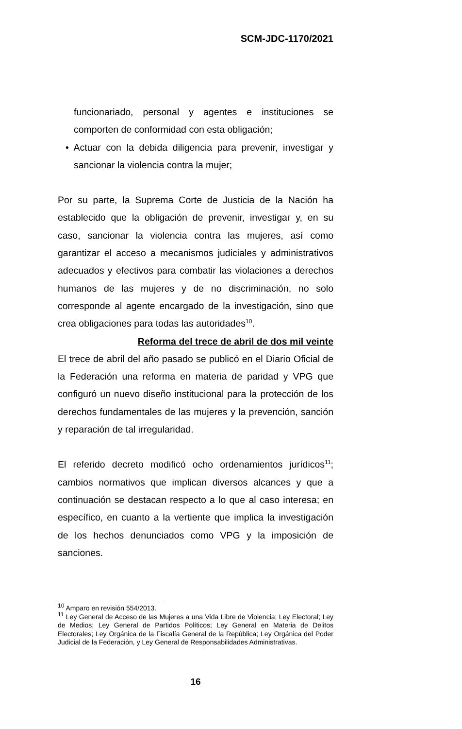SCM-JDC-1170/2021
funcionariado, personal y agentes e instituciones se comporten de conformidad con esta obligación;
• Actuar con la debida diligencia para prevenir, investigar y sancionar la violencia contra la mujer;
Por su parte, la Suprema Corte de Justicia de la Nación ha establecido que la obligación de prevenir, investigar y, en su caso, sancionar la violencia contra las mujeres, así como garantizar el acceso a mecanismos judiciales y administrativos adecuados y efectivos para combatir las violaciones a derechos humanos de las mujeres y de no discriminación, no solo corresponde al agente encargado de la investigación, sino que crea obligaciones para todas las autoridades<sup>10</sup>.
Reforma del trece de abril de dos mil veinte
El trece de abril del año pasado se publicó en el Diario Oficial de la Federación una reforma en materia de paridad y VPG que configuró un nuevo diseño institucional para la protección de los derechos fundamentales de las mujeres y la prevención, sanción y reparación de tal irregularidad.
El referido decreto modificó ocho ordenamientos jurídicos<sup>11</sup>; cambios normativos que implican diversos alcances y que a continuación se destacan respecto a lo que al caso interesa; en específico, en cuanto a la vertiente que implica la investigación de los hechos denunciados como VPG y la imposición de sanciones.
<sup>10</sup> Amparo en revisión 554/2013.
<sup>11</sup> Ley General de Acceso de las Mujeres a una Vida Libre de Violencia; Ley Electoral; Ley de Medios; Ley General de Partidos Políticos; Ley General en Materia de Delitos Electorales; Ley Orgánica de la Fiscalía General de la República; Ley Orgánica del Poder Judicial de la Federación, y Ley General de Responsabilidades Administrativas.
16